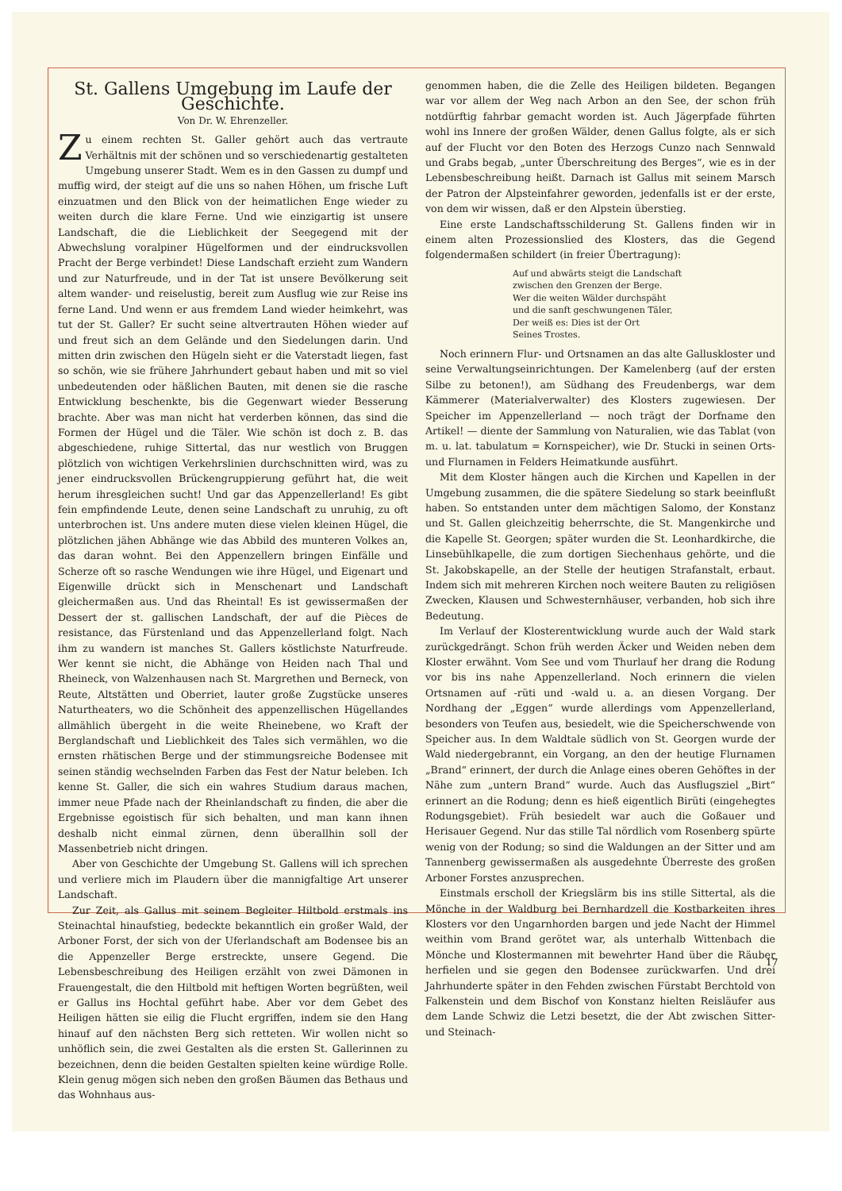St. Gallens Umgebung im Laufe der Geschichte.
Von Dr. W. Ehrenzeller.
Zu einem rechten St. Galler gehört auch das vertraute Verhältnis mit der schönen und so verschiedenartig gestalteten Umgebung unserer Stadt. Wem es in den Gassen zu dumpf und muffig wird, der steigt auf die uns so nahen Höhen, um frische Luft einzuatmen und den Blick von der heimatlichen Enge wieder zu weiten durch die klare Ferne. Und wie einzigartig ist unsere Landschaft, die die Lieblichkeit der Seegegend mit der Abwechslung voralpiner Hügelformen und der eindrucksvollen Pracht der Berge verbindet! Diese Landschaft erzieht zum Wandern und zur Naturfreude, und in der Tat ist unsere Bevölkerung seit altem wander- und reiselustig, bereit zum Ausflug wie zur Reise ins ferne Land. Und wenn er aus fremdem Land wieder heimkehrt, was tut der St. Galler? Er sucht seine altvertrauten Höhen wieder auf und freut sich an dem Gelände und den Siedelungen darin. Und mitten drin zwischen den Hügeln sieht er die Vaterstadt liegen, fast so schön, wie sie frühere Jahrhundert gebaut haben und mit so viel unbedeutenden oder häßlichen Bauten, mit denen sie die rasche Entwicklung beschenkte, bis die Gegenwart wieder Besserung brachte. Aber was man nicht hat verderben können, das sind die Formen der Hügel und die Täler. Wie schön ist doch z. B. das abgeschiedene, ruhige Sittertal, das nur westlich von Bruggen plötzlich von wichtigen Verkehrslinien durchschnitten wird, was zu jener eindrucksvollen Brückengruppierung geführt hat, die weit herum ihresgleichen sucht! Und gar das Appenzellerland! Es gibt fein empfindende Leute, denen seine Landschaft zu unruhig, zu oft unterbrochen ist. Uns andere muten diese vielen kleinen Hügel, die plötzlichen jähen Abhänge wie das Abbild des munteren Volkes an, das daran wohnt. Bei den Appenzellern bringen Einfälle und Scherze oft so rasche Wendungen wie ihre Hügel, und Eigenart und Eigenwille drückt sich in Menschenart und Landschaft gleichermaßen aus. Und das Rheintal! Es ist gewissermaßen der Dessert der st. gallischen Landschaft, der auf die Pièces de resistance, das Fürstenland und das Appenzellerland folgt. Nach ihm zu wandern ist manches St. Gallers köstlichste Naturfreude. Wer kennt sie nicht, die Abhänge von Heiden nach Thal und Rheineck, von Walzenhausen nach St. Margrethen und Berneck, von Reute, Altstätten und Oberriet, lauter große Zugstücke unseres Naturtheaters, wo die Schönheit des appenzellischen Hügellandes allmählich übergeht in die weite Rheinebene, wo Kraft der Berglandschaft und Lieblichkeit des Tales sich vermählen, wo die ernsten rhätischen Berge und der stimmungsreiche Bodensee mit seinen ständig wechselnden Farben das Fest der Natur beleben. Ich kenne St. Galler, die sich ein wahres Studium daraus machen, immer neue Pfade nach der Rheinlandschaft zu finden, die aber die Ergebnisse egoistisch für sich behalten, und man kann ihnen deshalb nicht einmal zürnen, denn überallhin soll der Massenbetrieb nicht dringen.
Aber von Geschichte der Umgebung St. Gallens will ich sprechen und verliere mich im Plaudern über die mannigfaltige Art unserer Landschaft.
Zur Zeit, als Gallus mit seinem Begleiter Hiltbold erstmals ins Steinachtal hinaufstieg, bedeckte bekanntlich ein großer Wald, der Arboner Forst, der sich von der Uferlandschaft am Bodensee bis an die Appenzeller Berge erstreckte, unsere Gegend. Die Lebensbeschreibung des Heiligen erzählt von zwei Dämonen in Frauengestalt, die den Hiltbold mit heftigen Worten begrüßten, weil er Gallus ins Hochtal geführt habe. Aber vor dem Gebet des Heiligen hätten sie eilig die Flucht ergriffen, indem sie den Hang hinauf auf den nächsten Berg sich retteten. Wir wollen nicht so unhöflich sein, die zwei Gestalten als die ersten St. Gallerinnen zu bezeichnen, denn die beiden Gestalten spielten keine würdige Rolle. Klein genug mögen sich neben den großen Bäumen das Bethaus und das Wohnhaus aus-
genommen haben, die die Zelle des Heiligen bildeten. Begangen war vor allem der Weg nach Arbon an den See, der schon früh notdürftig fahrbar gemacht worden ist. Auch Jägerpfade führten wohl ins Innere der großen Wälder, denen Gallus folgte, als er sich auf der Flucht vor den Boten des Herzogs Cunzo nach Sennwald und Grabs begab, „unter Überschreitung des Berges“, wie es in der Lebensbeschreibung heißt. Darnach ist Gallus mit seinem Marsch der Patron der Alpsteinfahrer geworden, jedenfalls ist er der erste, von dem wir wissen, daß er den Alpstein überstieg.
Eine erste Landschaftsschilderung St. Gallens finden wir in einem alten Prozessionslied des Klosters, das die Gegend folgendermaßen schildert (in freier Übertragung):
Auf und abwärts steigt die Landschaft
zwischen den Grenzen der Berge.
Wer die weiten Wälder durchspäht
und die sanft geschwungenen Täler,
Der weiß es: Dies ist der Ort
Seines Trostes.
Noch erinnern Flur- und Ortsnamen an das alte Galluskloster und seine Verwaltungseinrichtungen. Der Kamelenberg (auf der ersten Silbe zu betonen!), am Südhang des Freudenbergs, war dem Kämmerer (Materialverwalter) des Klosters zugewiesen. Der Speicher im Appenzellerland — noch trägt der Dorfname den Artikel! — diente der Sammlung von Naturalien, wie das Tablat (von m. u. lat. tabulatum = Kornspeicher), wie Dr. Stucki in seinen Orts- und Flurnamen in Felders Heimatkunde ausführt.
Mit dem Kloster hängen auch die Kirchen und Kapellen in der Umgebung zusammen, die die spätere Siedelung so stark beeinflußt haben. So entstanden unter dem mächtigen Salomo, der Konstanz und St. Gallen gleichzeitig beherrschte, die St. Mangenkirche und die Kapelle St. Georgen; später wurden die St. Leonhardkirche, die Linsebühlkapelle, die zum dortigen Siechenhaus gehörte, und die St. Jakobskapelle, an der Stelle der heutigen Strafanstalt, erbaut. Indem sich mit mehreren Kirchen noch weitere Bauten zu religiösen Zwecken, Klausen und Schwesternhäuser, verbanden, hob sich ihre Bedeutung.
Im Verlauf der Klosterentwicklung wurde auch der Wald stark zurückgedrängt. Schon früh werden Äcker und Weiden neben dem Kloster erwähnt. Vom See und vom Thurlauf her drang die Rodung vor bis ins nahe Appenzellerland. Noch erinnern die vielen Ortsnamen auf -rüti und -wald u. a. an diesen Vorgang. Der Nordhang der „Eggen“ wurde allerdings vom Appenzellerland, besonders von Teufen aus, besiedelt, wie die Speicherschwende von Speicher aus. In dem Waldtale südlich von St. Georgen wurde der Wald niedergebrannt, ein Vorgang, an den der heutige Flurnamen „Brand“ erinnert, der durch die Anlage eines oberen Gehöftes in der Nähe zum „untern Brand“ wurde. Auch das Ausflugsziel „Birt“ erinnert an die Rodung; denn es hieß eigentlich Birüti (eingehegtes Rodungsgebiet). Früh besiedelt war auch die Goßauer und Herisauer Gegend. Nur das stille Tal nördlich vom Rosenberg spürte wenig von der Rodung; so sind die Waldungen an der Sitter und am Tannenberg gewissermaßen als ausgedehnte Überreste des großen Arboner Forstes anzusprechen.
Einstmals erscholl der Kriegslärm bis ins stille Sittertal, als die Mönche in der Waldburg bei Bernhardzell die Kostbarkeiten ihres Klosters vor den Ungarnhorden bargen und jede Nacht der Himmel weithin vom Brand gerötet war, als unterhalb Wittenbach die Mönche und Klostermannen mit bewehrter Hand über die Räuber herfielen und sie gegen den Bodensee zurückwarfen. Und drei Jahrhunderte später in den Fehden zwischen Fürstabt Berchtold von Falkenstein und dem Bischof von Konstanz hielten Reisläufer aus dem Lande Schwiz die Letzi besetzt, die der Abt zwischen Sitter- und Steinach-
17